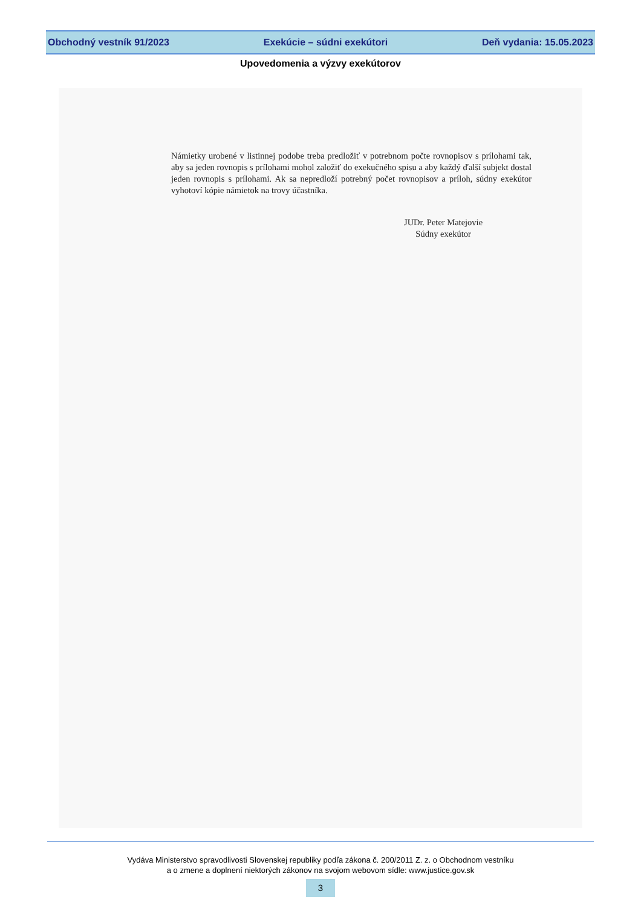Obchodný vestník 91/2023 Exekúcie – súdni exekútori Deň vydania: 15.05.2023
Upovedomenia a výzvy exekútorov
Námietky urobené v listinnej podobe treba predložiť v potrebnom počte rovnopisov s prílohami tak, aby sa jeden rovnopis s prílohami mohol založiť do exekučného spisu a aby každý ďalší subjekt dostal jeden rovnopis s prílohami. Ak sa nepredloží potrebný počet rovnopisov a príloh, súdny exekútor vyhotoví kópie námietok na trovy účastníka.
JUDr. Peter Matejovie
Súdny exekútor
Vydáva Ministerstvo spravodlivosti Slovenskej republiky podľa zákona č. 200/2011 Z. z. o Obchodnom vestníku
a o zmene a doplnení niektorých zákonov na svojom webovom sídle: www.justice.gov.sk
3